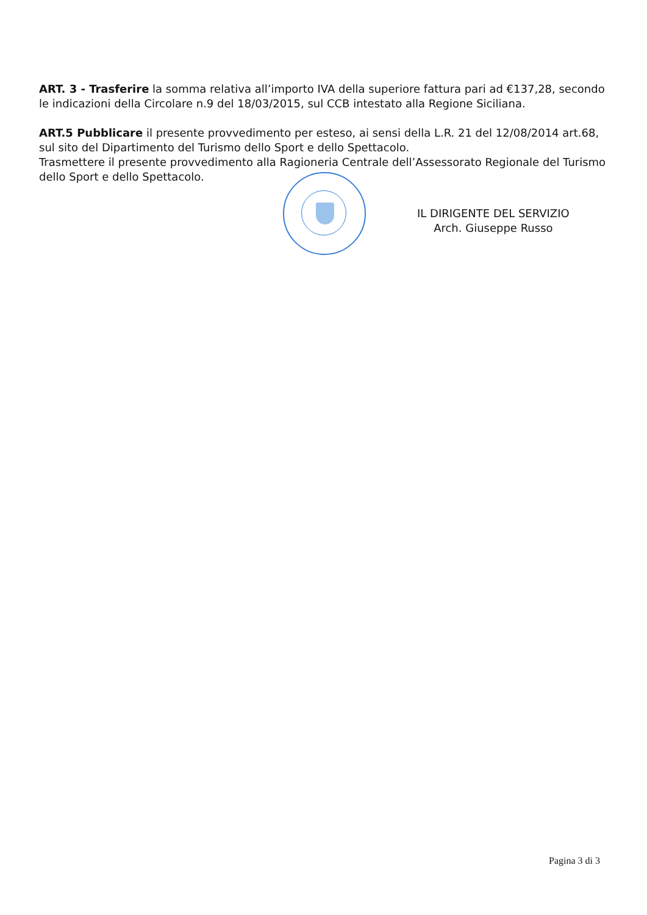ART. 3 - Trasferire la somma relativa all’importo IVA della superiore fattura pari ad €137,28, secondo le indicazioni della Circolare n.9 del 18/03/2015, sul CCB intestato alla Regione Siciliana.
ART.5 Pubblicare il presente provvedimento per esteso, ai sensi della L.R. 21 del 12/08/2014 art.68, sul sito del Dipartimento del Turismo dello Sport e dello Spettacolo.
Trasmettere il presente provvedimento alla Ragioneria Centrale dell’Assessorato Regionale del Turismo dello Sport e dello Spettacolo.
IL DIRIGENTE DEL SERVIZIO
Arch. Giuseppe Russo
Pagina 3 di 3